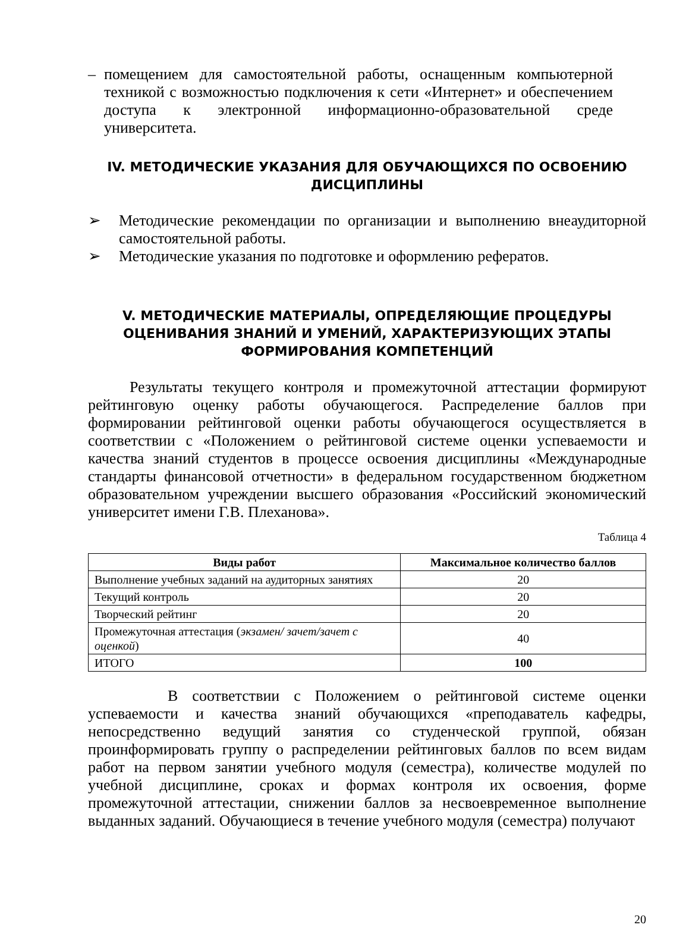– помещением для самостоятельной работы, оснащенным компьютерной техникой с возможностью подключения к сети «Интернет» и обеспечением доступа к электронной информационно-образовательной среде университета.
IV. МЕТОДИЧЕСКИЕ УКАЗАНИЯ ДЛЯ ОБУЧАЮЩИХСЯ ПО ОСВОЕНИЮ ДИСЦИПЛИНЫ
➢ Методические рекомендации по организации и выполнению внеаудиторной самостоятельной работы.
➢ Методические указания по подготовке и оформлению рефератов.
V. МЕТОДИЧЕСКИЕ МАТЕРИАЛЫ, ОПРЕДЕЛЯЮЩИЕ ПРОЦЕДУРЫ ОЦЕНИВАНИЯ ЗНАНИЙ И УМЕНИЙ, ХАРАКТЕРИЗУЮЩИХ ЭТАПЫ ФОРМИРОВАНИЯ КОМПЕТЕНЦИЙ
Результаты текущего контроля и промежуточной аттестации формируют рейтинговую оценку работы обучающегося. Распределение баллов при формировании рейтинговой оценки работы обучающегося осуществляется в соответствии с «Положением о рейтинговой системе оценки успеваемости и качества знаний студентов в процессе освоения дисциплины «Международные стандарты финансовой отчетности» в федеральном государственном бюджетном образовательном учреждении высшего образования «Российский экономический университет имени Г.В. Плеханова».
Таблица 4
| Виды работ | Максимальное количество баллов |
| --- | --- |
| Выполнение учебных заданий на аудиторных занятиях | 20 |
| Текущий контроль | 20 |
| Творческий рейтинг | 20 |
| Промежуточная аттестация ( экзамен/ зачет/зачет с оценкой ) | 40 |
| ИТОГО | 100 |
В соответствии с Положением о рейтинговой системе оценки успеваемости и качества знаний обучающихся «преподаватель кафедры, непосредственно ведущий занятия со студенческой группой, обязан проинформировать группу о распределении рейтинговых баллов по всем видам работ на первом занятии учебного модуля (семестра), количестве модулей по учебной дисциплине, сроках и формах контроля их освоения, форме промежуточной аттестации, снижении баллов за несвоевременное выполнение выданных заданий. Обучающиеся в течение учебного модуля (семестра) получают
20